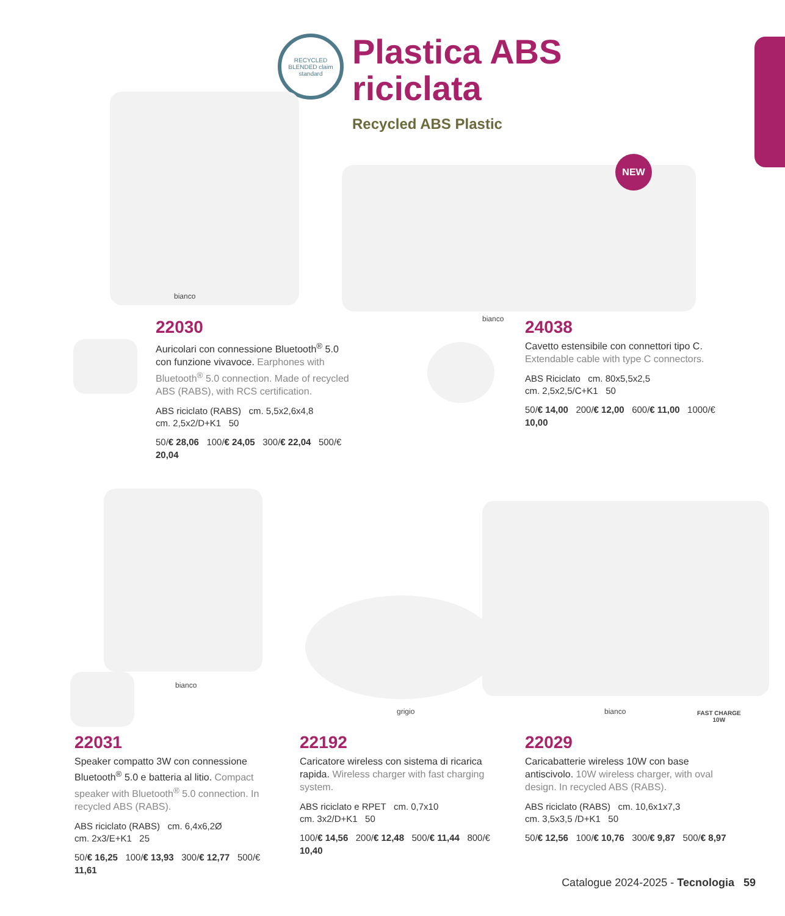RECYCLED BLENDED claim standard
Plastica ABS
riciclata
Recycled ABS Plastic
bianco
NEW
bianco
22030
Auricolari con connessione Bluetooth<sup>®</sup> 5.0 con funzione vivavoce. Earphones with Bluetooth<sup>®</sup> 5.0 connection. Made of recycled ABS (RABS), with RCS certification.
ABS riciclato (RABS) cm. 5,5x2,6x4,8
cm. 2,5x2/D+K1 50
50/€ 28,06 100/€ 24,05 300/€ 22,04 500/€ 20,04
24038
Cavetto estensibile con connettori tipo C. Extendable cable with type C connectors.
ABS Riciclato cm. 80x5,5x2,5
cm. 2,5x2,5/C+K1 50
50/€ 14,00 200/€ 12,00 600/€ 11,00 1000/€ 10,00
bianco
grigio bianco
FAST CHARGE
10W
22031
Speaker compatto 3W con connessione Bluetooth<sup>®</sup> 5.0 e batteria al litio. Compact speaker with Bluetooth<sup>®</sup> 5.0 connection. In recycled ABS (RABS).
ABS riciclato (RABS) cm. 6,4x6,2Ø
cm. 2x3/E+K1 25
50/€ 16,25 100/€ 13,93 300/€ 12,77 500/€ 11,61
22192
Caricatore wireless con sistema di ricarica rapida. Wireless charger with fast charging system.
ABS riciclato e RPET cm. 0,7x10
cm. 3x2/D+K1 50
100/€ 14,56 200/€ 12,48 500/€ 11,44 800/€ 10,40
22029
Caricabatterie wireless 10W con base antiscivolo. 10W wireless charger, with oval design. In recycled ABS (RABS).
ABS riciclato (RABS) cm. 10,6x1x7,3
cm. 3,5x3,5 /D+K1 50
50/€ 12,56 100/€ 10,76 300/€ 9,87 500/€ 8,97
Catalogue 2024-2025 - Tecnologia 59